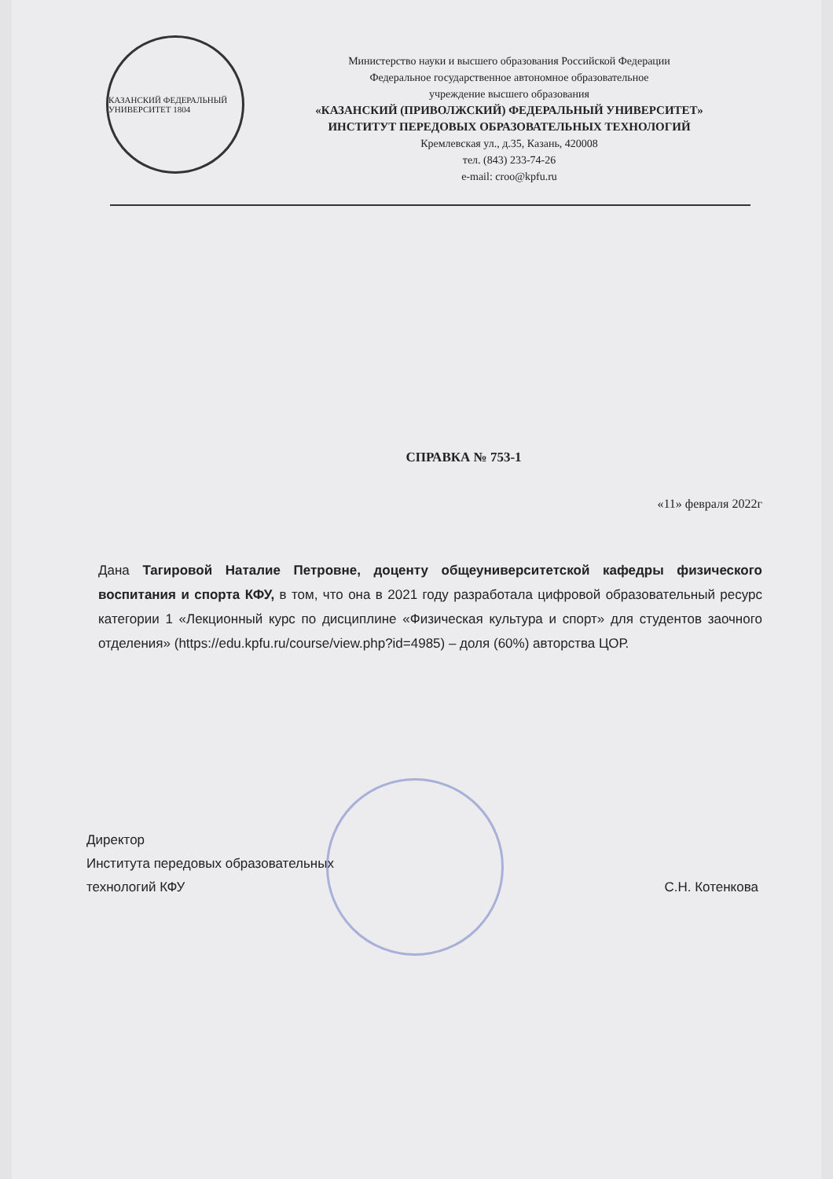КАЗАНСКИЙ ФЕДЕРАЛЬНЫЙ УНИВЕРСИТЕТ 1804
Министерство науки и высшего образования Российской Федерации
Федеральное государственное автономное образовательное
учреждение высшего образования
«КАЗАНСКИЙ (ПРИВОЛЖСКИЙ) ФЕДЕРАЛЬНЫЙ УНИВЕРСИТЕТ»
ИНСТИТУТ ПЕРЕДОВЫХ ОБРАЗОВАТЕЛЬНЫХ ТЕХНОЛОГИЙ
Кремлевская ул., д.35, Казань, 420008
тел. (843) 233-74-26
e-mail: croo@kpfu.ru
СПРАВКА № 753-1
«11» февраля 2022г
Дана Тагировой Наталие Петровне, доценту общеуниверситетской кафедры физического воспитания и спорта КФУ, в том, что она в 2021 году разработала цифровой образовательный ресурс категории 1 «Лекционный курс по дисциплине «Физическая культура и спорт» для студентов заочного отделения» (https://edu.kpfu.ru/course/view.php?id=4985) – доля (60%) авторства ЦОР.
Директор
Института передовых образовательных
технологий КФУ
С.Н. Котенкова